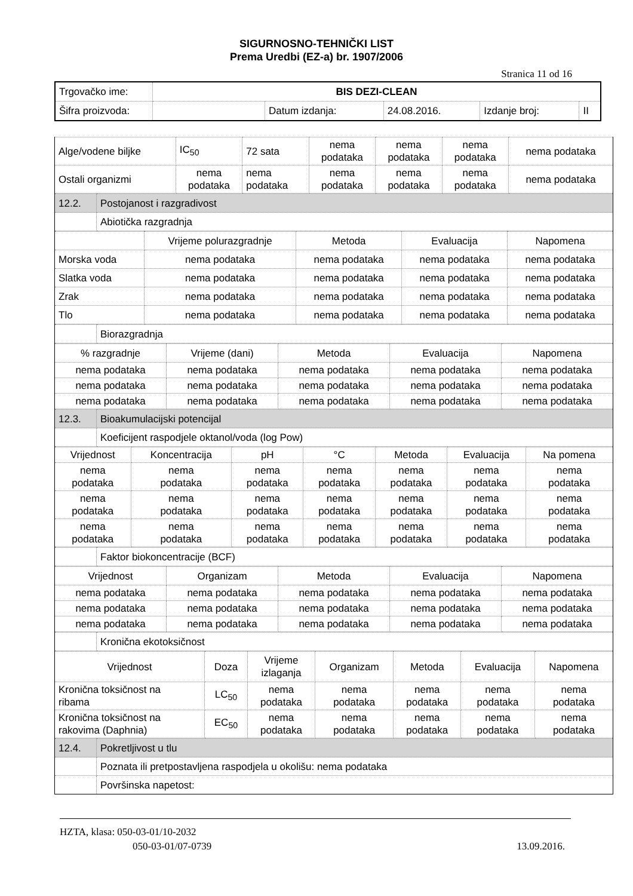SIGURNOSNO-TEHNIČKI LIST
Prema Uredbi (EZ-a) br. 1907/2006
Stranica 11 od 16
| Trgovačko ime: | BIS DEZI-CLEAN | | | | |
| Šifra proizvoda: | | Datum izdanja: | 24.08.2016. | Izdanje broj: | II |
| Alge/vodene biljke | IC<sub>50</sub> | 72 sata | nema podataka | nema podataka | nema podataka | nema podataka |
| Ostali organizmi | nema podataka | nema podataka | nema podataka | nema podataka | nema podataka | nema podataka |
| 12.2. | Postojanost i razgradivost |
| | Abiotička razgradnja |
| | Vrijeme polurazgradnje | Metoda | Evaluacija | Napomena |
| Morska voda | nema podataka | nema podataka | nema podataka | nema podataka |
| Slatka voda | nema podataka | nema podataka | nema podataka | nema podataka |
| Zrak | nema podataka | nema podataka | nema podataka | nema podataka |
| Tlo | nema podataka | nema podataka | nema podataka | nema podataka |
| | Biorazgradnja |
| % razgradnje | Vrijeme (dani) | Metoda | Evaluacija | Napomena |
| nema podataka | nema podataka | nema podataka | nema podataka | nema podataka |
| nema podataka | nema podataka | nema podataka | nema podataka | nema podataka |
| nema podataka | nema podataka | nema podataka | nema podataka | nema podataka |
| 12.3. | Bioakumulacijski potencijal |
| | Koeficijent raspodjele oktanol/voda (log Pow) |
| Vrijednost | Koncentracija | pH | °C | Metoda | Evaluacija | Na pomena |
| nema podataka | nema podataka | nema podataka | nema podataka | nema podataka | nema podataka | nema podataka |
| nema podataka | nema podataka | nema podataka | nema podataka | nema podataka | nema podataka | nema podataka |
| nema podataka | nema podataka | nema podataka | nema podataka | nema podataka | nema podataka | nema podataka |
| | Faktor biokoncentracije (BCF) |
| Vrijednost | Organizam | Metoda | Evaluacija | Napomena |
| nema podataka | nema podataka | nema podataka | nema podataka | nema podataka |
| nema podataka | nema podataka | nema podataka | nema podataka | nema podataka |
| nema podataka | nema podataka | nema podataka | nema podataka | nema podataka |
| | Kronična ekotoksičnost |
| Vrijednost | Doza | Vrijeme izlaganja | Organizam | Metoda | Evaluacija | Napomena |
| Kronična toksičnost na ribama | LC<sub>50</sub> | nema podataka | nema podataka | nema podataka | nema podataka | nema podataka |
| Kronična toksičnost na rakovima (Daphnia) | EC<sub>50</sub> | nema podataka | nema podataka | nema podataka | nema podataka | nema podataka |
| 12.4. | Pokretljivost u tlu |
| | Poznata ili pretpostavljena raspodjela u okolišu: nema podataka |
| | Površinska napetost: |
HZTA, klasa: 050-03-01/10-2032
050-03-01/07-0739 13.09.2016.